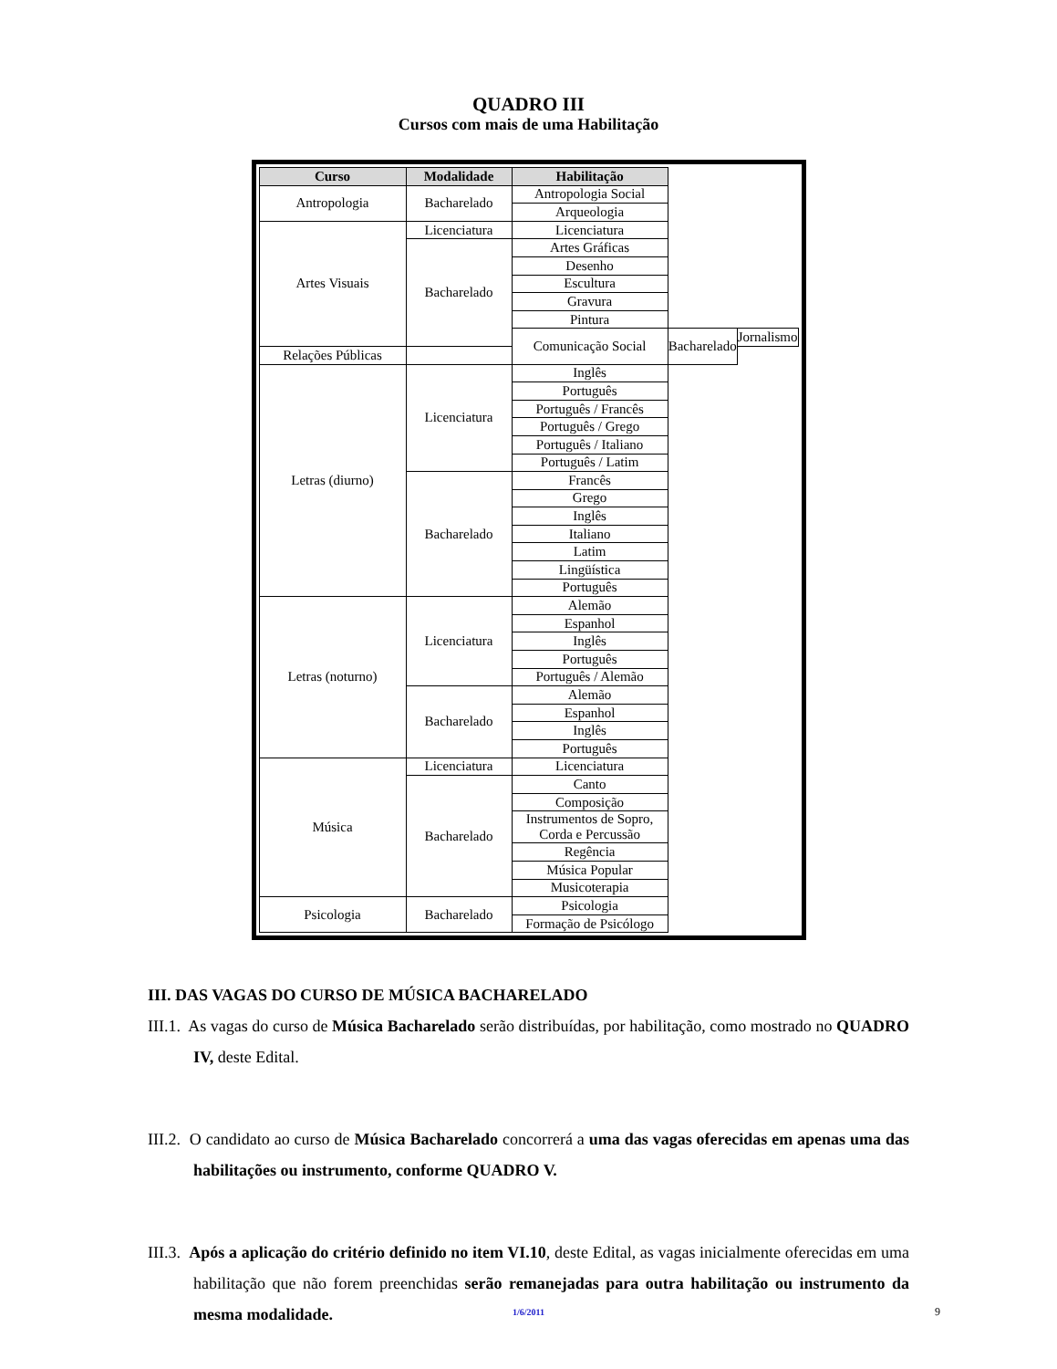QUADRO III
Cursos com mais de uma Habilitação
| Curso | Modalidade | Habilitação | | |
| --- | --- | --- | --- | --- |
| Antropologia | Bacharelado | Antropologia Social | | |
| | | Arqueologia | | |
| Artes Visuais | Licenciatura | Licenciatura | | |
| | Bacharelado | Artes Gráficas | | |
| | | Desenho | | |
| | | Escultura | | |
| | | Gravura | | |
| | | Pintura | | |
| | | Comunicação Social | Bacharelado | Jornalismo |
| Relações Públicas | | | | |
| Letras (diurno) | Licenciatura | Inglês | | |
| | | Português | | |
| | | Português / Francês | | |
| | | Português / Grego | | |
| | | Português / Italiano | | |
| | | Português / Latim | | |
| | Bacharelado | Francês | | |
| | | Grego | | |
| | | Inglês | | |
| | | Italiano | | |
| | | Latim | | |
| | | Lingüística | | |
| | | Português | | |
| Letras (noturno) | Licenciatura | Alemão | | |
| | | Espanhol | | |
| | | Inglês | | |
| | | Português | | |
| | | Português / Alemão | | |
| | Bacharelado | Alemão | | |
| | | Espanhol | | |
| | | Inglês | | |
| | | Português | | |
| Música | Licenciatura | Licenciatura | | |
| | Bacharelado | Canto | | |
| | | Composição | | |
| | | Instrumentos de Sopro, Corda e Percussão | | |
| | | Regência | | |
| | | Música Popular | | |
| | | Musicoterapia | | |
| Psicologia | Bacharelado | Psicologia | | |
| | | Formação de Psicólogo | | |
III. DAS VAGAS DO CURSO DE MÚSICA BACHARELADO
III.1. As vagas do curso de Música Bacharelado serão distribuídas, por habilitação, como mostrado no QUADRO IV, deste Edital.
III.2. O candidato ao curso de Música Bacharelado concorrerá a uma das vagas oferecidas em apenas uma das habilitações ou instrumento, conforme QUADRO V.
III.3. Após a aplicação do critério definido no item VI.10, deste Edital, as vagas inicialmente oferecidas em uma habilitação que não forem preenchidas serão remanejadas para outra habilitação ou instrumento da mesma modalidade.
1/6/2011 9